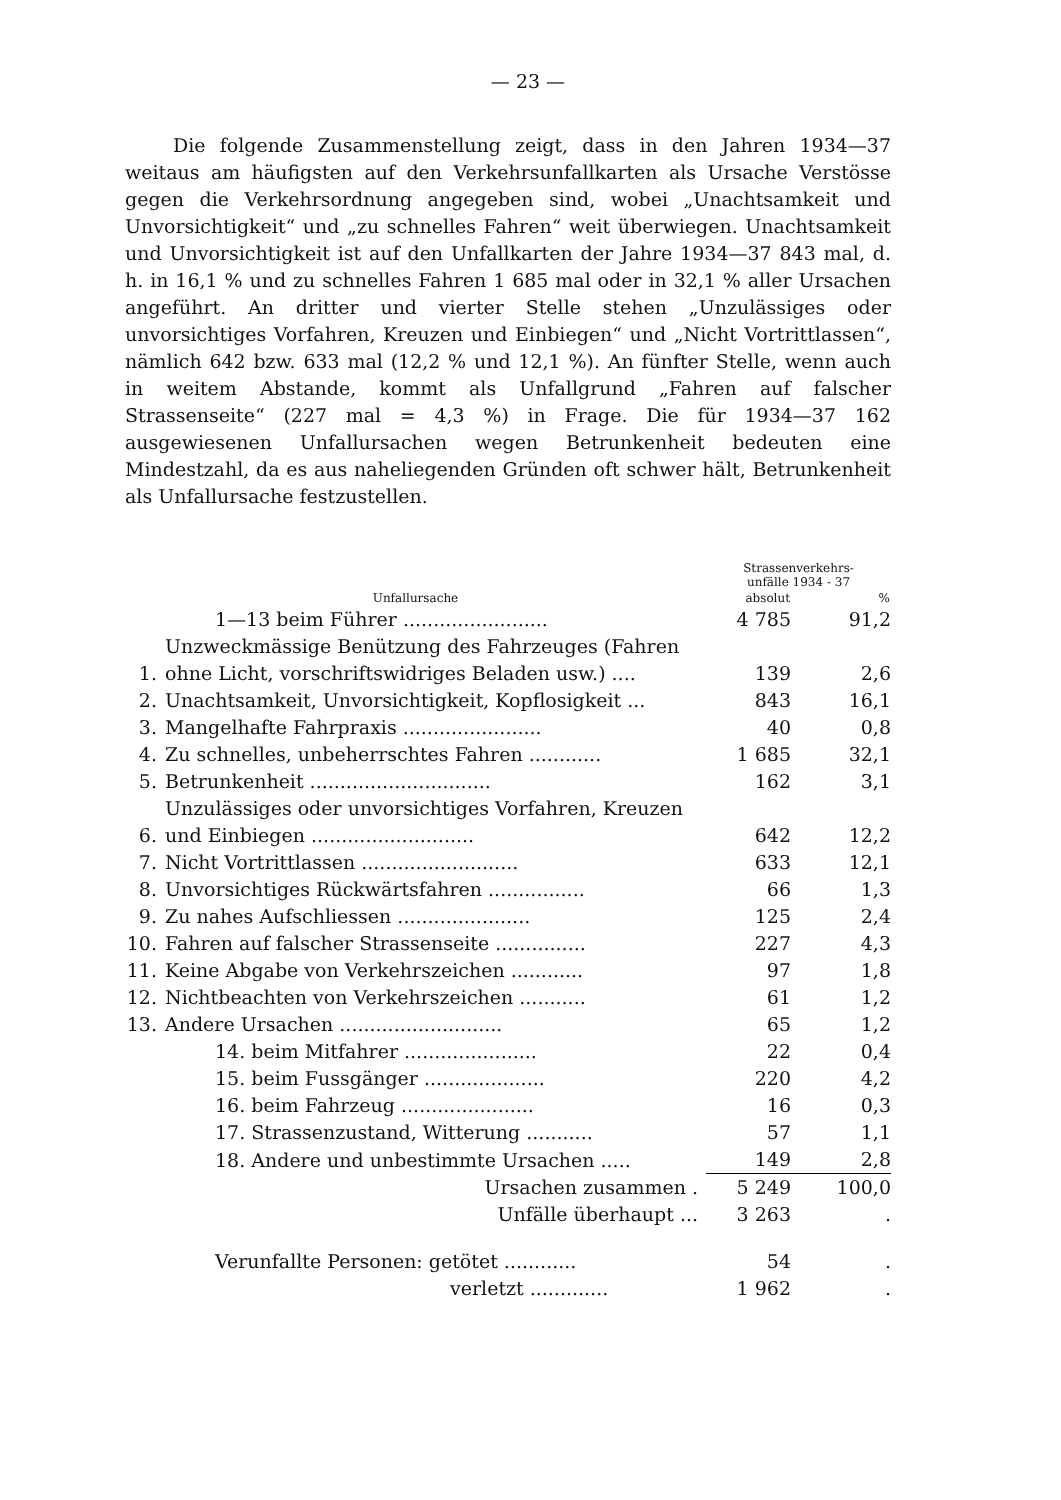— 23 —
Die folgende Zusammenstellung zeigt, dass in den Jahren 1934—37 weitaus am häufigsten auf den Verkehrsunfallkarten als Ursache Verstösse gegen die Verkehrsordnung angegeben sind, wobei „Unachtsamkeit und Unvorsichtigkeit“ und „zu schnelles Fahren“ weit überwiegen. Unachtsamkeit und Unvorsichtigkeit ist auf den Unfallkarten der Jahre 1934—37 843 mal, d. h. in 16,1 % und zu schnelles Fahren 1 685 mal oder in 32,1 % aller Ursachen angeführt. An dritter und vierter Stelle stehen „Unzulässiges oder unvorsichtiges Vorfahren, Kreuzen und Einbiegen“ und „Nicht Vortrittlassen“, nämlich 642 bzw. 633 mal (12,2 % und 12,1 %). An fünfter Stelle, wenn auch in weitem Abstande, kommt als Unfallgrund „Fahren auf falscher Strassenseite“ (227 mal = 4,3 %) in Frage. Die für 1934—37 162 ausgewiesenen Unfallursachen wegen Betrunkenheit bedeuten eine Mindestzahl, da es aus naheliegenden Gründen oft schwer hält, Betrunkenheit als Unfallursache festzustellen.
| Unfallursache | | Strassenverkehrs- unfälle 1934 - 37 | |
| --- | --- | --- | --- |
| | | absolut | % |
| | 1—13 beim Führer ........................ | 4 785 | 91,2 |
| 1. | Unzweckmässige Benützung des Fahrzeuges (Fahren ohne Licht, vorschriftswidriges Beladen usw.) .... | 139 | 2,6 |
| 2. | Unachtsamkeit, Unvorsichtigkeit, Kopflosigkeit ... | 843 | 16,1 |
| 3. | Mangelhafte Fahrpraxis ....................... | 40 | 0,8 |
| 4. | Zu schnelles, unbeherrschtes Fahren ............ | 1 685 | 32,1 |
| 5. | Betrunkenheit .............................. | 162 | 3,1 |
| 6. | Unzulässiges oder unvorsichtiges Vorfahren, Kreuzen und Einbiegen ........................... | 642 | 12,2 |
| 7. | Nicht Vortrittlassen .......................... | 633 | 12,1 |
| 8. | Unvorsichtiges Rückwärtsfahren ................ | 66 | 1,3 |
| 9. | Zu nahes Aufschliessen ...................... | 125 | 2,4 |
| 10. | Fahren auf falscher Strassenseite ............... | 227 | 4,3 |
| 11. | Keine Abgabe von Verkehrszeichen ............ | 97 | 1,8 |
| 12. | Nichtbeachten von Verkehrszeichen ........... | 61 | 1,2 |
| 13. | Andere Ursachen ........................... | 65 | 1,2 |
| | 14. beim Mitfahrer ...................... | 22 | 0,4 |
| | 15. beim Fussgänger .................... | 220 | 4,2 |
| | 16. beim Fahrzeug ...................... | 16 | 0,3 |
| | 17. Strassenzustand, Witterung ........... | 57 | 1,1 |
| | 18. Andere und unbestimmte Ursachen ..... | 149 | 2,8 |
| | Ursachen zusammen . | 5 249 | 100,0 |
| | Unfälle überhaupt ... | 3 263 | . |
| | Verunfallte Personen: getötet ............ | 54 | . |
| | verletzt ............. | 1 962 | . |